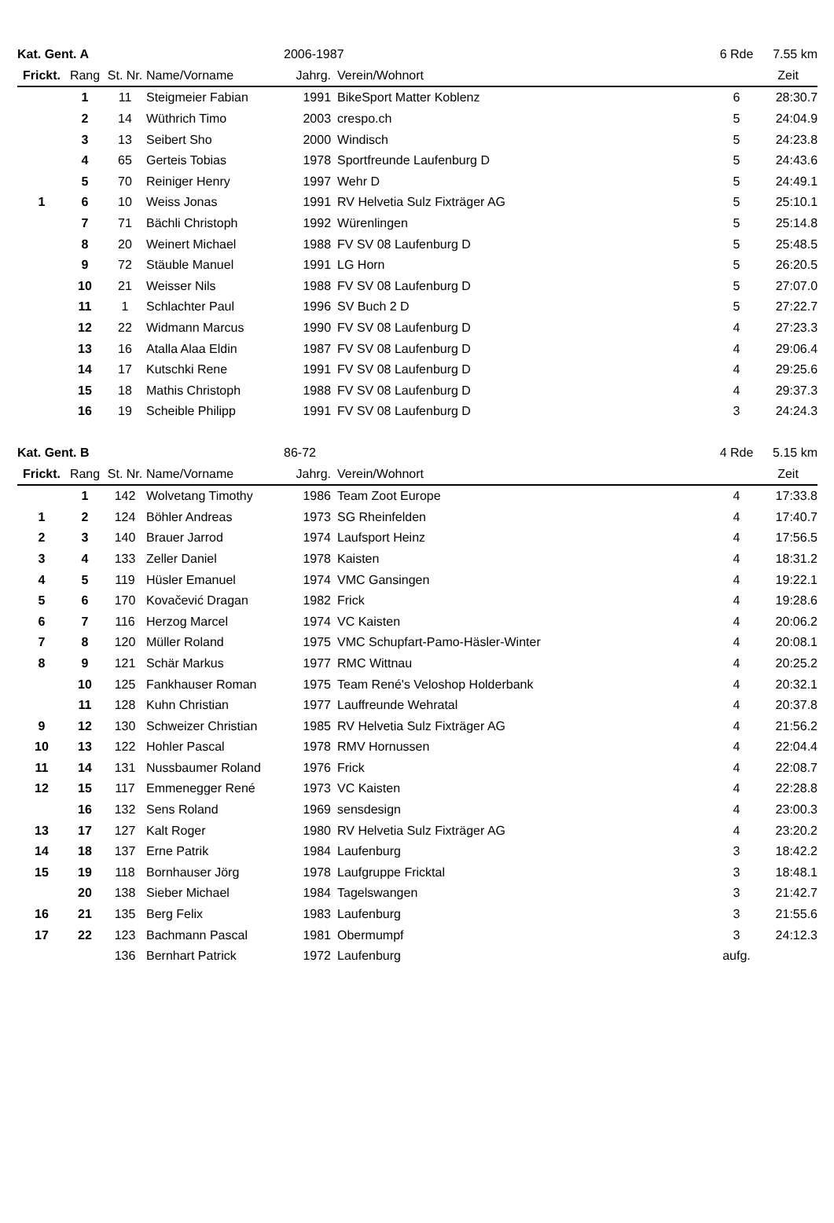| Kat. Gent. A | | | | 2006-1987 | | | 6 Rde | 7.55 km |
| --- | --- | --- | --- | --- | --- | --- | --- | --- |
| Frickt. | Rang | St. Nr. | Name/Vorname | Jahrg. | | Verein/Wohnort | | Zeit |
| | 1 | 11 | Steigmeier Fabian | 1991 | | BikeSport Matter Koblenz | 6 | 28:30.7 |
| | 2 | 14 | Wüthrich Timo | 2003 | | crespo.ch | 5 | 24:04.9 |
| | 3 | 13 | Seibert Sho | 2000 | | Windisch | 5 | 24:23.8 |
| | 4 | 65 | Gerteis Tobias | 1978 | | Sportfreunde Laufenburg D | 5 | 24:43.6 |
| | 5 | 70 | Reiniger Henry | 1997 | | Wehr D | 5 | 24:49.1 |
| 1 | 6 | 10 | Weiss Jonas | 1991 | | RV Helvetia Sulz Fixträger AG | 5 | 25:10.1 |
| | 7 | 71 | Bächli Christoph | 1992 | | Würenlingen | 5 | 25:14.8 |
| | 8 | 20 | Weinert Michael | 1988 | | FV SV 08 Laufenburg D | 5 | 25:48.5 |
| | 9 | 72 | Stäuble Manuel | 1991 | | LG Horn | 5 | 26:20.5 |
| | 10 | 21 | Weisser Nils | 1988 | | FV SV 08 Laufenburg D | 5 | 27:07.0 |
| | 11 | 1 | Schlachter Paul | 1996 | | SV Buch 2 D | 5 | 27:22.7 |
| | 12 | 22 | Widmann Marcus | 1990 | | FV SV 08 Laufenburg D | 4 | 27:23.3 |
| | 13 | 16 | Atalla Alaa Eldin | 1987 | | FV SV 08 Laufenburg D | 4 | 29:06.4 |
| | 14 | 17 | Kutschki Rene | 1991 | | FV SV 08 Laufenburg D | 4 | 29:25.6 |
| | 15 | 18 | Mathis Christoph | 1988 | | FV SV 08 Laufenburg D | 4 | 29:37.3 |
| | 16 | 19 | Scheible Philipp | 1991 | | FV SV 08 Laufenburg D | 3 | 24:24.3 |
| Kat. Gent. B | | | | 86-72 | | | 4 Rde | 5.15 km |
| --- | --- | --- | --- | --- | --- | --- | --- | --- |
| Frickt. | Rang | St. Nr. | Name/Vorname | Jahrg. | | Verein/Wohnort | | Zeit |
| | 1 | 142 | Wolvetang Timothy | 1986 | | Team Zoot Europe | 4 | 17:33.8 |
| 1 | 2 | 124 | Böhler Andreas | 1973 | | SG Rheinfelden | 4 | 17:40.7 |
| 2 | 3 | 140 | Brauer Jarrod | 1974 | | Laufsport Heinz | 4 | 17:56.5 |
| 3 | 4 | 133 | Zeller Daniel | 1978 | | Kaisten | 4 | 18:31.2 |
| 4 | 5 | 119 | Hüsler Emanuel | 1974 | | VMC Gansingen | 4 | 19:22.1 |
| 5 | 6 | 170 | Kovačević Dragan | 1982 | | Frick | 4 | 19:28.6 |
| 6 | 7 | 116 | Herzog Marcel | 1974 | | VC Kaisten | 4 | 20:06.2 |
| 7 | 8 | 120 | Müller Roland | 1975 | | VMC Schupfart-Pamo-Häsler-Winter | 4 | 20:08.1 |
| 8 | 9 | 121 | Schär Markus | 1977 | | RMC Wittnau | 4 | 20:25.2 |
| | 10 | 125 | Fankhauser Roman | 1975 | | Team René's Veloshop Holderbank | 4 | 20:32.1 |
| | 11 | 128 | Kuhn Christian | 1977 | | Lauffreunde Wehratal | 4 | 20:37.8 |
| 9 | 12 | 130 | Schweizer Christian | 1985 | | RV Helvetia Sulz Fixträger AG | 4 | 21:56.2 |
| 10 | 13 | 122 | Hohler Pascal | 1978 | | RMV Hornussen | 4 | 22:04.4 |
| 11 | 14 | 131 | Nussbaumer Roland | 1976 | | Frick | 4 | 22:08.7 |
| 12 | 15 | 117 | Emmenegger René | 1973 | | VC Kaisten | 4 | 22:28.8 |
| | 16 | 132 | Sens Roland | 1969 | | sensdesign | 4 | 23:00.3 |
| 13 | 17 | 127 | Kalt Roger | 1980 | | RV Helvetia Sulz Fixträger AG | 4 | 23:20.2 |
| 14 | 18 | 137 | Erne Patrik | 1984 | | Laufenburg | 3 | 18:42.2 |
| 15 | 19 | 118 | Bornhauser Jörg | 1978 | | Laufgruppe Fricktal | 3 | 18:48.1 |
| | 20 | 138 | Sieber Michael | 1984 | | Tagelswangen | 3 | 21:42.7 |
| 16 | 21 | 135 | Berg Felix | 1983 | | Laufenburg | 3 | 21:55.6 |
| 17 | 22 | 123 | Bachmann Pascal | 1981 | | Obermumpf | 3 | 24:12.3 |
| | | 136 | Bernhart Patrick | 1972 | | Laufenburg | aufg. | |